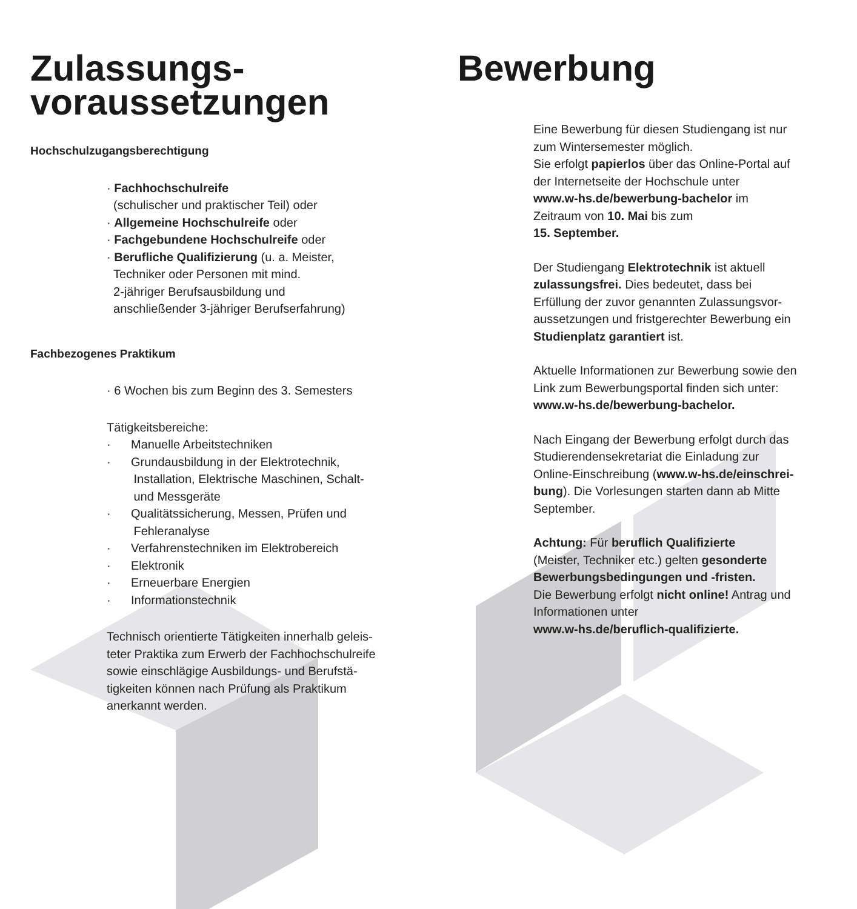Zulassungs-
voraussetzungen
Hochschulzugangsberechtigung
· Fachhochschulreife
(schulischer und praktischer Teil) oder
· Allgemeine Hochschulreife oder
· Fachgebundene Hochschulreife oder
· Berufliche Qualifizierung (u. a. Meister,
Techniker oder Personen mit mind.
2-jähriger Berufsausbildung und
anschließender 3-jähriger Berufserfahrung)
Fachbezogenes Praktikum
· 6 Wochen bis zum Beginn des 3. Semesters
Tätigkeitsbereiche:
· Manuelle Arbeitstechniken
· Grundausbildung in der Elektrotechnik,
Installation, Elektrische Maschinen, Schalt-
und Messgeräte
· Qualitätssicherung, Messen, Prüfen und
Fehleranalyse
· Verfahrenstechniken im Elektrobereich
· Elektronik
· Erneuerbare Energien
· Informationstechnik
Technisch orientierte Tätigkeiten innerhalb geleis-
teter Praktika zum Erwerb der Fachhochschulreife
sowie einschlägige Ausbildungs- und Berufstä-
tigkeiten können nach Prüfung als Praktikum
anerkannt werden.
Bewerbung
Eine Bewerbung für diesen Studiengang ist nur
zum Wintersemester möglich.
Sie erfolgt papierlos über das Online-Portal auf
der Internetseite der Hochschule unter
www.w-hs.de/bewerbung-bachelor im
Zeitraum von 10. Mai bis zum
15. September.
Der Studiengang Elektrotechnik ist aktuell
zulassungsfrei. Dies bedeutet, dass bei
Erfüllung der zuvor genannten Zulassungsvor-
aussetzungen und fristgerechter Bewerbung ein
Studienplatz garantiert ist.
Aktuelle Informationen zur Bewerbung sowie den
Link zum Bewerbungsportal finden sich unter:
www.w-hs.de/bewerbung-bachelor.
Nach Eingang der Bewerbung erfolgt durch das
Studierendensekretariat die Einladung zur
Online-Einschreibung (www.w-hs.de/einschrei-
bung). Die Vorlesungen starten dann ab Mitte
September.
Achtung: Für beruflich Qualifizierte
(Meister, Techniker etc.) gelten gesonderte
Bewerbungsbedingungen und -fristen.
Die Bewerbung erfolgt nicht online! Antrag und
Informationen unter
www.w-hs.de/beruflich-qualifizierte.